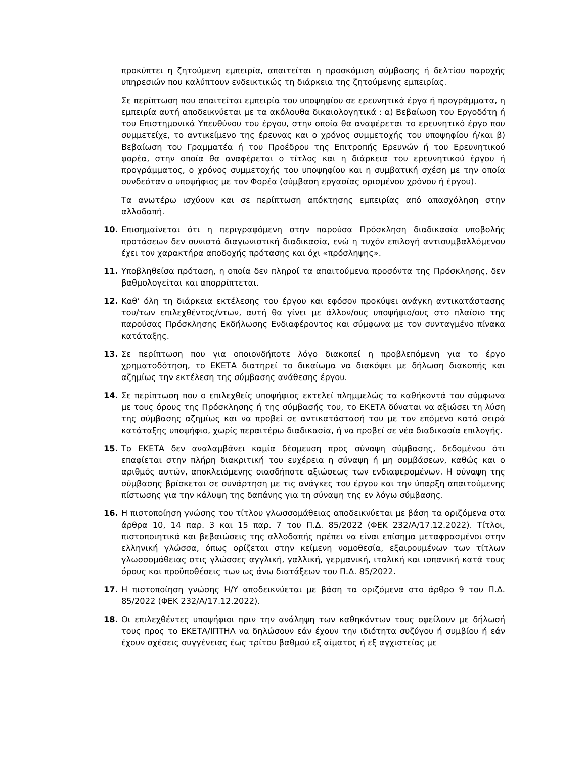προκύπτει η ζητούμενη εμπειρία, απαιτείται η προσκόμιση σύμβασης ή δελτίου παροχής υπηρεσιών που καλύπτουν ενδεικτικώς τη διάρκεια της ζητούμενης εμπειρίας.
Σε περίπτωση που απαιτείται εμπειρία του υποψηφίου σε ερευνητικά έργα ή προγράμματα, η εμπειρία αυτή αποδεικνύεται με τα ακόλουθα δικαιολογητικά : α) Βεβαίωση του Εργοδότη ή του Επιστημονικά Υπευθύνου του έργου, στην οποία θα αναφέρεται το ερευνητικό έργο που συμμετείχε, το αντικείμενο της έρευνας και ο χρόνος συμμετοχής του υποψηφίου ή/και β) Βεβαίωση του Γραμματέα ή του Προέδρου της Επιτροπής Ερευνών ή του Ερευνητικού φορέα, στην οποία θα αναφέρεται ο τίτλος και η διάρκεια του ερευνητικού έργου ή προγράμματος, ο χρόνος συμμετοχής του υποψηφίου και η συμβατική σχέση με την οποία συνδεόταν ο υποψήφιος με τον Φορέα (σύμβαση εργασίας ορισμένου χρόνου ή έργου).
Τα ανωτέρω ισχύουν και σε περίπτωση απόκτησης εμπειρίας από απασχόληση στην αλλοδαπή.
10. Επισημαίνεται ότι η περιγραφόμενη στην παρούσα Πρόσκληση διαδικασία υποβολής προτάσεων δεν συνιστά διαγωνιστική διαδικασία, ενώ η τυχόν επιλογή αντισυμβαλλόμενου έχει τον χαρακτήρα αποδοχής πρότασης και όχι «πρόσληψης».
11. Υποβληθείσα πρόταση, η οποία δεν πληροί τα απαιτούμενα προσόντα της Πρόσκλησης, δεν βαθμολογείται και απορρίπτεται.
12. Καθ’ όλη τη διάρκεια εκτέλεσης του έργου και εφόσον προκύψει ανάγκη αντικατάστασης του/των επιλεχθέντος/ντων, αυτή θα γίνει με άλλον/ους υποψήφιο/ους στο πλαίσιο της παρούσας Πρόσκλησης Εκδήλωσης Ενδιαφέροντος και σύμφωνα με τον συνταγμένο πίνακα κατάταξης.
13. Σε περίπτωση που για οποιονδήποτε λόγο διακοπεί η προβλεπόμενη για το έργο χρηματοδότηση, το ΕΚΕΤΑ διατηρεί το δικαίωμα να διακόψει με δήλωση διακοπής και αζημίως την εκτέλεση της σύμβασης ανάθεσης έργου.
14. Σε περίπτωση που ο επιλεχθείς υποψήφιος εκτελεί πλημμελώς τα καθήκοντά του σύμφωνα με τους όρους της Πρόσκλησης ή της σύμβασής του, το ΕΚΕΤΑ δύναται να αξιώσει τη λύση της σύμβασης αζημίως και να προβεί σε αντικατάστασή του με τον επόμενο κατά σειρά κατάταξης υποψήφιο, χωρίς περαιτέρω διαδικασία, ή να προβεί σε νέα διαδικασία επιλογής.
15. Το ΕΚΕΤΑ δεν αναλαμβάνει καμία δέσμευση προς σύναψη σύμβασης, δεδομένου ότι επαφίεται στην πλήρη διακριτική του ευχέρεια η σύναψη ή μη συμβάσεων, καθώς και ο αριθμός αυτών, αποκλειόμενης οιασδήποτε αξιώσεως των ενδιαφερομένων. Η σύναψη της σύμβασης βρίσκεται σε συνάρτηση με τις ανάγκες του έργου και την ύπαρξη απαιτούμενης πίστωσης για την κάλυψη της δαπάνης για τη σύναψη της εν λόγω σύμβασης.
16. Η πιστοποίηση γνώσης του τίτλου γλωσσομάθειας αποδεικνύεται με βάση τα οριζόμενα στα άρθρα 10, 14 παρ. 3 και 15 παρ. 7 του Π.Δ. 85/2022 (ΦΕΚ 232/Α/17.12.2022). Τίτλοι, πιστοποιητικά και βεβαιώσεις της αλλοδαπής πρέπει να είναι επίσημα μεταφρασμένοι στην ελληνική γλώσσα, όπως ορίζεται στην κείμενη νομοθεσία, εξαιρουμένων των τίτλων γλωσσομάθειας στις γλώσσες αγγλική, γαλλική, γερμανική, ιταλική και ισπανική κατά τους όρους και προϋποθέσεις των ως άνω διατάξεων του Π.Δ. 85/2022.
17. Η πιστοποίηση γνώσης Η/Υ αποδεικνύεται με βάση τα οριζόμενα στο άρθρο 9 του Π.Δ. 85/2022 (ΦΕΚ 232/Α/17.12.2022).
18. Οι επιλεχθέντες υποψήφιοι πριν την ανάληψη των καθηκόντων τους οφείλουν με δήλωσή τους προς το ΕΚΕΤΑ/ΙΠΤΗΛ να δηλώσουν εάν έχουν την ιδιότητα συζύγου ή συμβίου ή εάν έχουν σχέσεις συγγένειας έως τρίτου βαθμού εξ αίματος ή εξ αγχιστείας με